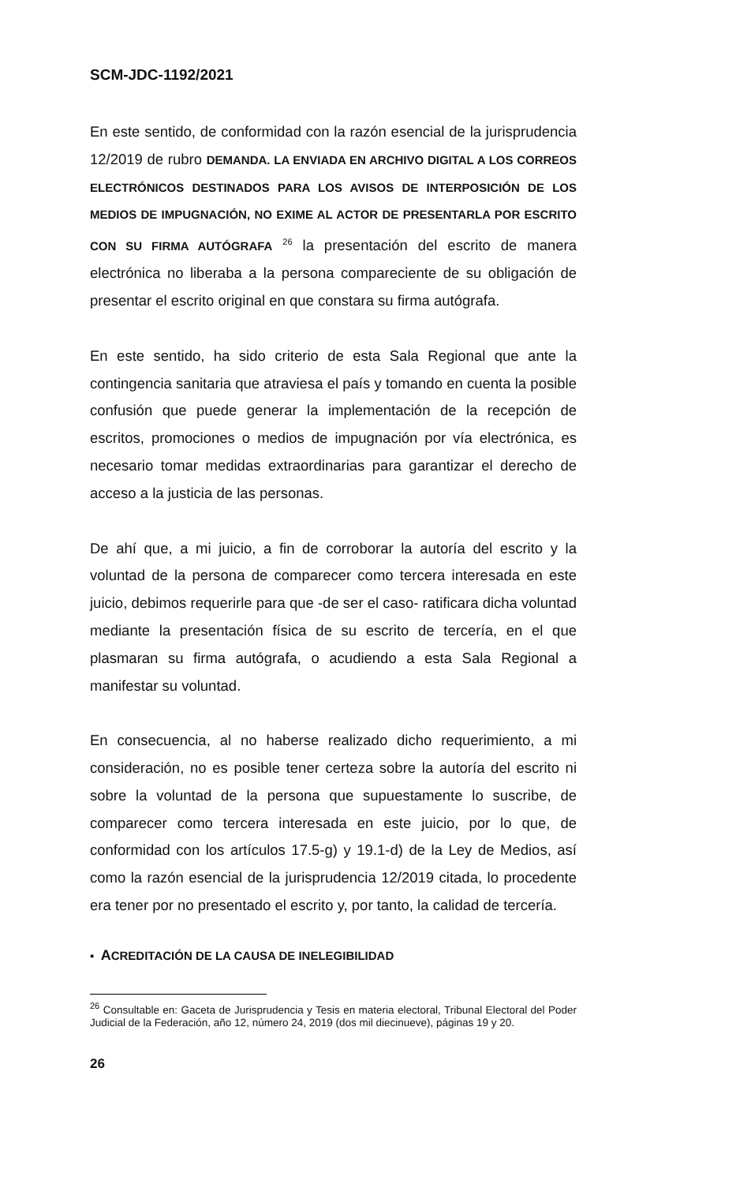SCM-JDC-1192/2021
En este sentido, de conformidad con la razón esencial de la jurisprudencia 12/2019 de rubro DEMANDA. LA ENVIADA EN ARCHIVO DIGITAL A LOS CORREOS ELECTRÓNICOS DESTINADOS PARA LOS AVISOS DE INTERPOSICIÓN DE LOS MEDIOS DE IMPUGNACIÓN, NO EXIME AL ACTOR DE PRESENTARLA POR ESCRITO CON SU FIRMA AUTÓGRAFA <sup>26</sup> la presentación del escrito de manera electrónica no liberaba a la persona compareciente de su obligación de presentar el escrito original en que constara su firma autógrafa.
En este sentido, ha sido criterio de esta Sala Regional que ante la contingencia sanitaria que atraviesa el país y tomando en cuenta la posible confusión que puede generar la implementación de la recepción de escritos, promociones o medios de impugnación por vía electrónica, es necesario tomar medidas extraordinarias para garantizar el derecho de acceso a la justicia de las personas.
De ahí que, a mi juicio, a fin de corroborar la autoría del escrito y la voluntad de la persona de comparecer como tercera interesada en este juicio, debimos requerirle para que -de ser el caso- ratificara dicha voluntad mediante la presentación física de su escrito de tercería, en el que plasmaran su firma autógrafa, o acudiendo a esta Sala Regional a manifestar su voluntad.
En consecuencia, al no haberse realizado dicho requerimiento, a mi consideración, no es posible tener certeza sobre la autoría del escrito ni sobre la voluntad de la persona que supuestamente lo suscribe, de comparecer como tercera interesada en este juicio, por lo que, de conformidad con los artículos 17.5-g) y 19.1-d) de la Ley de Medios, así como la razón esencial de la jurisprudencia 12/2019 citada, lo procedente era tener por no presentado el escrito y, por tanto, la calidad de tercería.
▪ ACREDITACIÓN DE LA CAUSA DE INELEGIBILIDAD
<sup>26</sup> Consultable en: Gaceta de Jurisprudencia y Tesis en materia electoral, Tribunal Electoral del Poder Judicial de la Federación, año 12, número 24, 2019 (dos mil diecinueve), páginas 19 y 20.
26